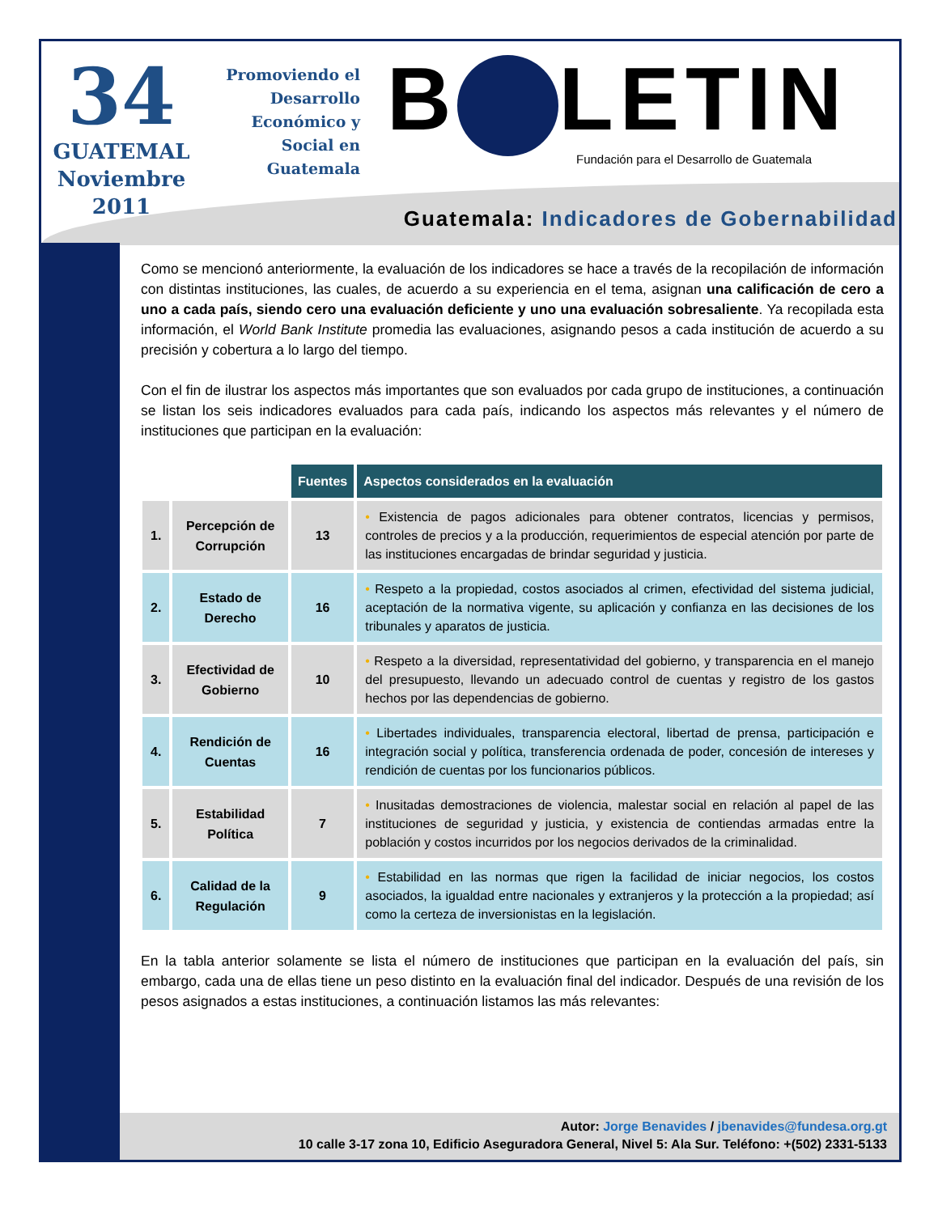34
GUATEMAL
Noviembre
2011
Promoviendo el Desarrollo Económico y Social en Guatemala
B LETIN
Fundación para el Desarrollo de Guatemala
Guatemala: Indicadores de Gobernabilidad
Como se mencionó anteriormente, la evaluación de los indicadores se hace a través de la recopilación de información con distintas instituciones, las cuales, de acuerdo a su experiencia en el tema, asignan una calificación de cero a uno a cada país, siendo cero una evaluación deficiente y uno una evaluación sobresaliente. Ya recopilada esta información, el World Bank Institute promedia las evaluaciones, asignando pesos a cada institución de acuerdo a su precisión y cobertura a lo largo del tiempo.
Con el fin de ilustrar los aspectos más importantes que son evaluados por cada grupo de instituciones, a continuación se listan los seis indicadores evaluados para cada país, indicando los aspectos más relevantes y el número de instituciones que participan en la evaluación:
| | | Fuentes | Aspectos considerados en la evaluación |
| 1. | Percepción de Corrupción | 13 | • Existencia de pagos adicionales para obtener contratos, licencias y permisos, controles de precios y a la producción, requerimientos de especial atención por parte de las instituciones encargadas de brindar seguridad y justicia. |
| 2. | Estado de Derecho | 16 | • Respeto a la propiedad, costos asociados al crimen, efectividad del sistema judicial, aceptación de la normativa vigente, su aplicación y confianza en las decisiones de los tribunales y aparatos de justicia. |
| 3. | Efectividad de Gobierno | 10 | • Respeto a la diversidad, representatividad del gobierno, y transparencia en el manejo del presupuesto, llevando un adecuado control de cuentas y registro de los gastos hechos por las dependencias de gobierno. |
| 4. | Rendición de Cuentas | 16 | • Libertades individuales, transparencia electoral, libertad de prensa, participación e integración social y política, transferencia ordenada de poder, concesión de intereses y rendición de cuentas por los funcionarios públicos. |
| 5. | Estabilidad Política | 7 | • Inusitadas demostraciones de violencia, malestar social en relación al papel de las instituciones de seguridad y justicia, y existencia de contiendas armadas entre la población y costos incurridos por los negocios derivados de la criminalidad. |
| 6. | Calidad de la Regulación | 9 | • Estabilidad en las normas que rigen la facilidad de iniciar negocios, los costos asociados, la igualdad entre nacionales y extranjeros y la protección a la propiedad; así como la certeza de inversionistas en la legislación. |
En la tabla anterior solamente se lista el número de instituciones que participan en la evaluación del país, sin embargo, cada una de ellas tiene un peso distinto en la evaluación final del indicador. Después de una revisión de los pesos asignados a estas instituciones, a continuación listamos las más relevantes:
Autor: Jorge Benavides / jbenavides@fundesa.org.gt
10 calle 3-17 zona 10, Edificio Aseguradora General, Nivel 5: Ala Sur. Teléfono: +(502) 2331-5133